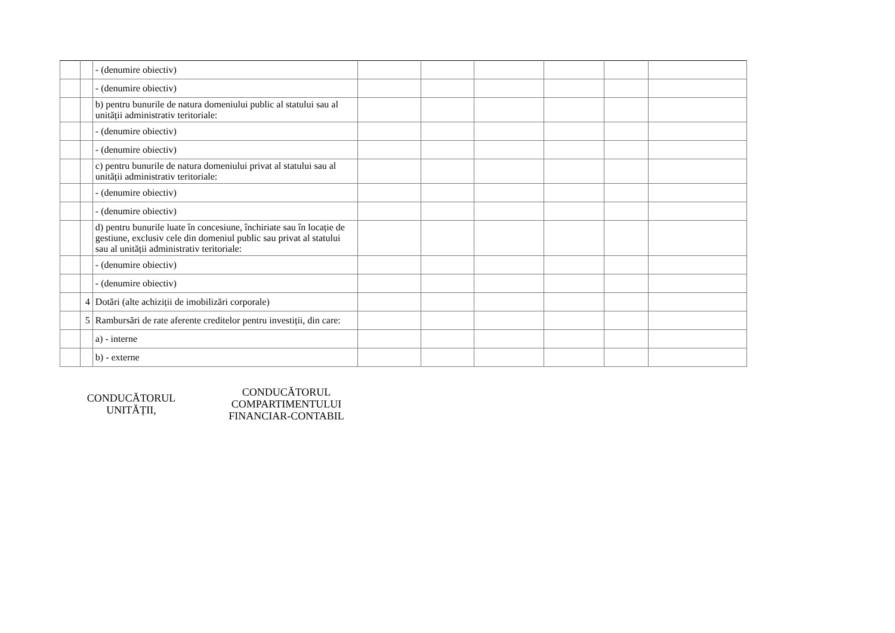| | | - (denumire obiectiv) | | | | | | |
| | | - (denumire obiectiv) | | | | | | |
| | | b) pentru bunurile de natura domeniului public al statului sau al unității administrativ teritoriale: | | | | | | |
| | | - (denumire obiectiv) | | | | | | |
| | | - (denumire obiectiv) | | | | | | |
| | | c) pentru bunurile de natura domeniului privat al statului sau al unității administrativ teritoriale: | | | | | | |
| | | - (denumire obiectiv) | | | | | | |
| | | - (denumire obiectiv) | | | | | | |
| | | d) pentru bunurile luate în concesiune, închiriate sau în locație de gestiune, exclusiv cele din domeniul public sau privat al statului sau al unității administrativ teritoriale: | | | | | | |
| | | - (denumire obiectiv) | | | | | | |
| | | - (denumire obiectiv) | | | | | | |
| | 4 | Dotări (alte achiziții de imobilizări corporale) | | | | | | |
| | 5 | Rambursări de rate aferente creditelor pentru investiții, din care: | | | | | | |
| | | a) - interne | | | | | | |
| | | b) - externe | | | | | | |
CONDUCĂTORUL
UNITĂȚII,
CONDUCĂTORUL
COMPARTIMENTULUI
FINANCIAR-CONTABIL